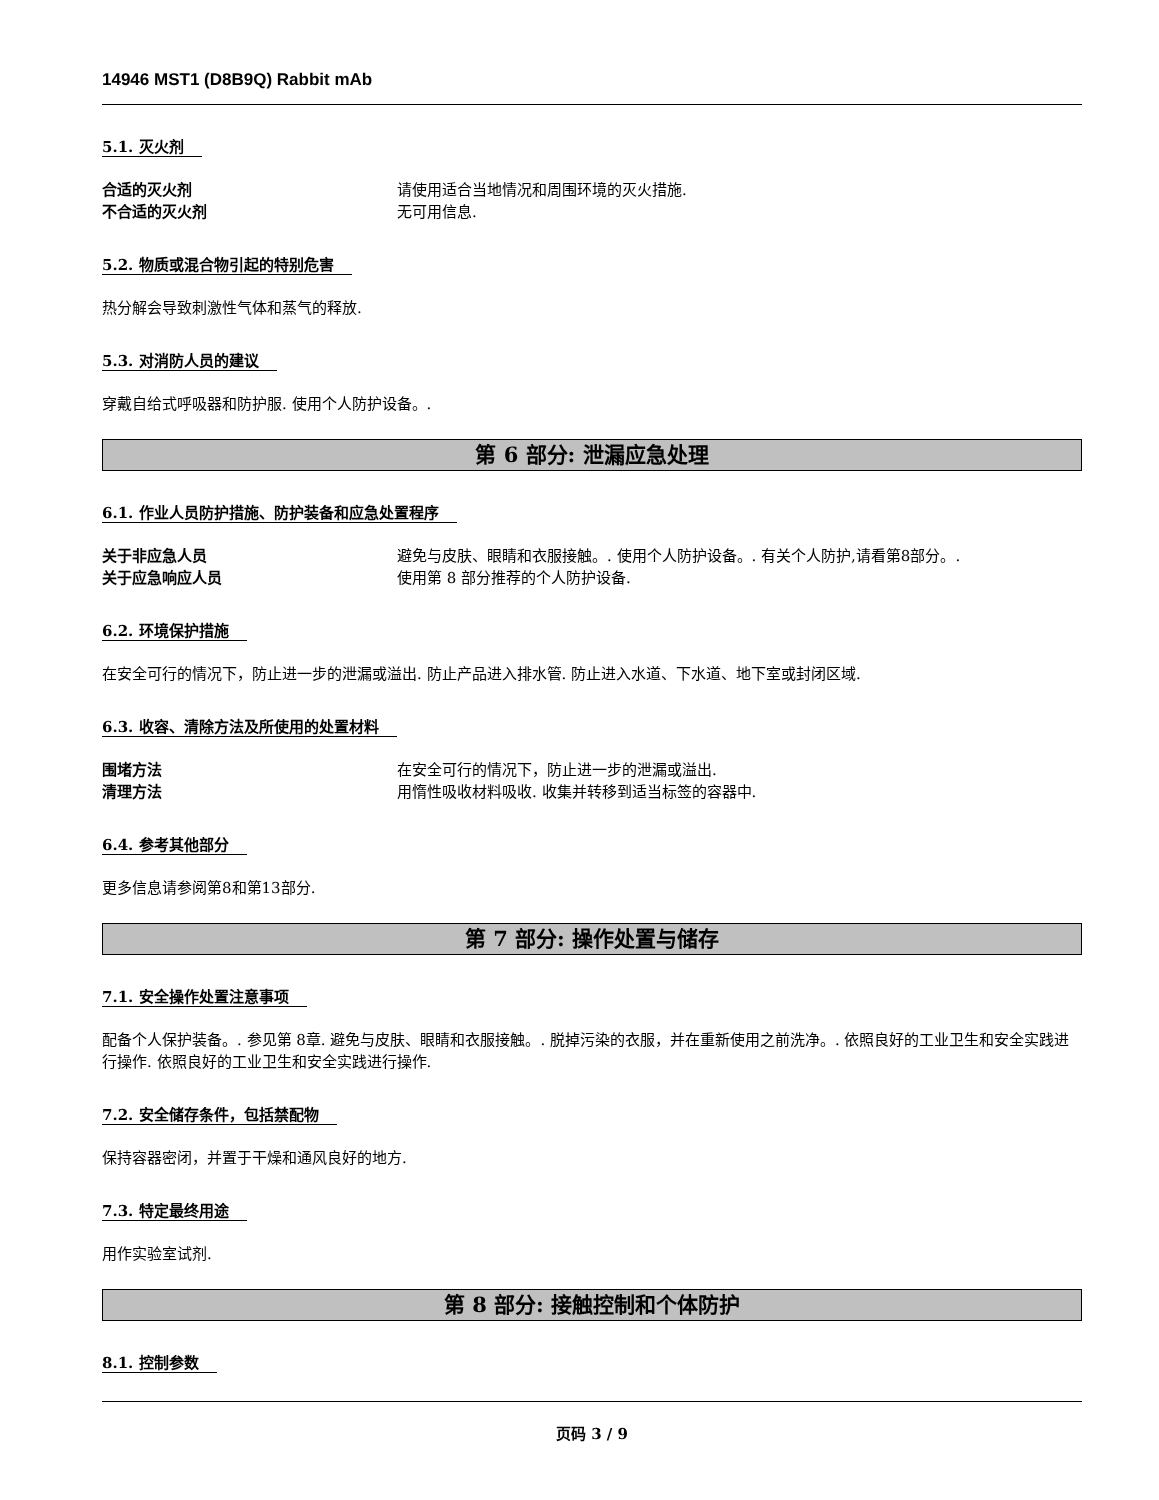14946 MST1 (D8B9Q) Rabbit mAb
5.1. 灭火剂
合适的灭火剂 请使用适合当地情况和周围环境的灭火措施.
不合适的灭火剂 无可用信息.
5.2. 物质或混合物引起的特别危害
热分解会导致刺激性气体和蒸气的释放.
5.3. 对消防人员的建议
穿戴自给式呼吸器和防护服. 使用个人防护设备。.
第 6 部分: 泄漏应急处理
6.1. 作业人员防护措施、防护装备和应急处置程序
关于非应急人员 避免与皮肤、眼睛和衣服接触。. 使用个人防护设备。. 有关个人防护,请看第8部分。.
关于应急响应人员 使用第 8 部分推荐的个人防护设备.
6.2. 环境保护措施
在安全可行的情况下，防止进一步的泄漏或溢出. 防止产品进入排水管. 防止进入水道、下水道、地下室或封闭区域.
6.3. 收容、清除方法及所使用的处置材料
围堵方法 在安全可行的情况下，防止进一步的泄漏或溢出.
清理方法 用惰性吸收材料吸收. 收集并转移到适当标签的容器中.
6.4. 参考其他部分
更多信息请参阅第8和第13部分.
第 7 部分: 操作处置与储存
7.1. 安全操作处置注意事项
配备个人保护装备。. 参见第 8章. 避免与皮肤、眼睛和衣服接触。. 脱掉污染的衣服，并在重新使用之前洗净。. 依照良好的工业卫生和安全实践进行操作. 依照良好的工业卫生和安全实践进行操作.
7.2. 安全储存条件，包括禁配物
保持容器密闭，并置于干燥和通风良好的地方.
7.3. 特定最终用途
用作实验室试剂.
第 8 部分: 接触控制和个体防护
8.1. 控制参数
页码 3 / 9